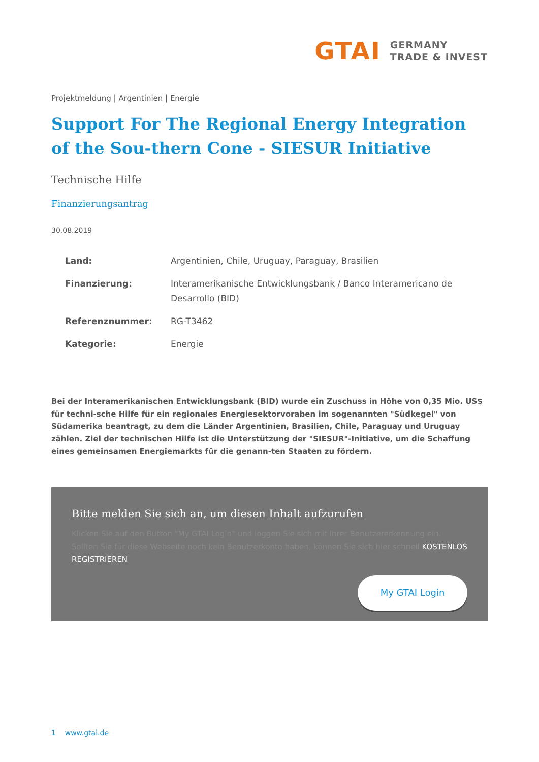GTAI
GERMANY
TRADE & INVEST
Projektmeldung | Argentinien | Energie
Support For The Regional Energy Integration of the Sou-thern Cone - SIESUR Initiative
Technische Hilfe
Finanzierungsantrag
30.08.2019
| Land: | Argentinien, Chile, Uruguay, Paraguay, Brasilien |
| Finanzierung: | Interamerikanische Entwicklungsbank / Banco Interamericano de Desarrollo (BID) |
| Referenznummer: | RG-T3462 |
| Kategorie: | Energie |
Bei der Interamerikanischen Entwicklungsbank (BID) wurde ein Zuschuss in Höhe von 0,35 Mio. US$ für techni-sche Hilfe für ein regionales Energiesektorvoraben im sogenannten "Südkegel" von Südamerika beantragt, zu dem die Länder Argentinien, Brasilien, Chile, Paraguay und Uruguay zählen. Ziel der technischen Hilfe ist die Unterstützung der "SIESUR"-Initiative, um die Schaffung eines gemeinsamen Energiemarkts für die genann-ten Staaten zu fördern.
Bitte melden Sie sich an, um diesen Inhalt aufzurufen
Klicken Sie auf den Button "My GTAI Login" und loggen Sie sich mit Ihrer Benutzererkennung ein. Sollten Sie für diese Webseite noch kein Benutzerkonto haben, können Sie sich hier schnell KOSTENLOS REGISTRIEREN
My GTAI Login
1 www.gtai.de